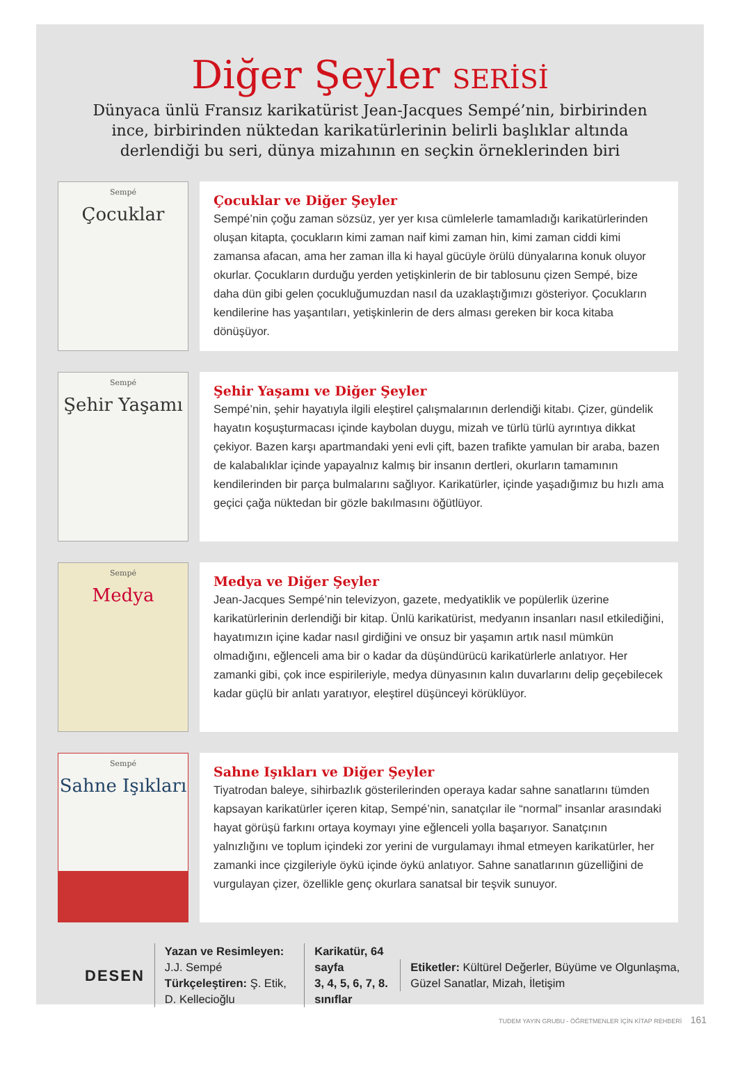Diğer Şeyler SERİSİ
Dünyaca ünlü Fransız karikatürist Jean-Jacques Sempé’nin, birbirinden ince, birbirinden nüktedan karikatürlerinin belirli başlıklar altında derlendiği bu seri, dünya mizahının en seçkin örneklerinden biri
Sempé
Çocuklar
Çocuklar ve Diğer Şeyler
Sempé’nin çoğu zaman sözsüz, yer yer kısa cümlelerle tamamladığı karikatürlerinden oluşan kitapta, çocukların kimi zaman naif kimi zaman hin, kimi zaman ciddi kimi zamansa afacan, ama her zaman illa ki hayal gücüyle örülü dünyalarına konuk oluyor okurlar. Çocukların durduğu yerden yetişkinlerin de bir tablosunu çizen Sempé, bize daha dün gibi gelen çocukluğumuzdan nasıl da uzaklaştığımızı gösteriyor. Çocukların kendilerine has yaşantıları, yetişkinlerin de ders alması gereken bir koca kitaba dönüşüyor.
Sempé
Şehir Yaşamı
Şehir Yaşamı ve Diğer Şeyler
Sempé’nin, şehir hayatıyla ilgili eleştirel çalışmalarının derlendiği kitabı. Çizer, gündelik hayatın koşuşturmacası içinde kaybolan duygu, mizah ve türlü türlü ayrıntıya dikkat çekiyor. Bazen karşı apartmandaki yeni evli çift, bazen trafikte yamulan bir araba, bazen de kalabalıklar içinde yapayalnız kalmış bir insanın dertleri, okurların tamamının kendilerinden bir parça bulmalarını sağlıyor. Karikatürler, içinde yaşadığımız bu hızlı ama geçici çağa nüktedan bir gözle bakılmasını öğütlüyor.
Sempé
Medya
Medya ve Diğer Şeyler
Jean-Jacques Sempé’nin televizyon, gazete, medyatiklik ve popülerlik üzerine karikatürlerinin derlendiği bir kitap. Ünlü karikatürist, medyanın insanları nasıl etkilediğini, hayatımızın içine kadar nasıl girdiğini ve onsuz bir yaşamın artık nasıl mümkün olmadığını, eğlenceli ama bir o kadar da düşündürücü karikatürlerle anlatıyor. Her zamanki gibi, çok ince espirileriyle, medya dünyasının kalın duvarlarını delip geçebilecek kadar güçlü bir anlatı yaratıyor, eleştirel düşünceyi körüklüyor.
Sempé
Sahne Işıkları
Sahne Işıkları ve Diğer Şeyler
Tiyatrodan baleye, sihirbazlık gösterilerinden operaya kadar sahne sanatlarını tümden kapsayan karikatürler içeren kitap, Sempé’nin, sanatçılar ile “normal” insanlar arasındaki hayat görüşü farkını ortaya koymayı yine eğlenceli yolla başarıyor. Sanatçının yalnızlığını ve toplum içindeki zor yerini de vurgulamayı ihmal etmeyen karikatürler, her zamanki ince çizgileriyle öykü içinde öykü anlatıyor. Sahne sanatlarının güzelliğini de vurgulayan çizer, özellikle genç okurlara sanatsal bir teşvik sunuyor.
DESEN
Yazan ve Resimleyen: J.J. Sempé
Türkçeleştiren: Ş. Etik, D. Kellecioğlu
Karikatür, 64 sayfa
3, 4, 5, 6, 7, 8. sınıflar
Etiketler: Kültürel Değerler, Büyüme ve Olgunlaşma, Güzel Sanatlar, Mizah, İletişim
TUDEM YAYIN GRUBU - ÖĞRETMENLER İÇİN KİTAP REHBERİ 161